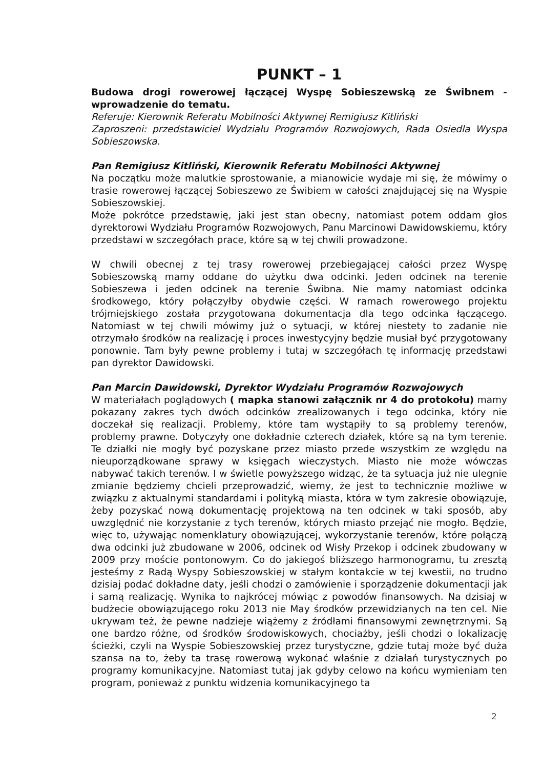PUNKT – 1
Budowa drogi rowerowej łączącej Wyspę Sobieszewską ze Świbnem - wprowadzenie do tematu.
Referuje: Kierownik Referatu Mobilności Aktywnej Remigiusz Kitliński
Zaproszeni: przedstawiciel Wydziału Programów Rozwojowych, Rada Osiedla Wyspa Sobieszowska.
Pan Remigiusz Kitliński, Kierownik Referatu Mobilności Aktywnej
Na początku może malutkie sprostowanie, a mianowicie wydaje mi się, że mówimy o trasie rowerowej łączącej Sobieszewo ze Świbiem w całości znajdującej się na Wyspie Sobieszowskiej.
Może pokrótce przedstawię, jaki jest stan obecny, natomiast potem oddam głos dyrektorowi Wydziału Programów Rozwojowych, Panu Marcinowi Dawidowskiemu, który przedstawi w szczegółach prace, które są w tej chwili prowadzone.
W chwili obecnej z tej trasy rowerowej przebiegającej całości przez Wyspę Sobieszowską mamy oddane do użytku dwa odcinki. Jeden odcinek na terenie Sobieszewa i jeden odcinek na terenie Świbna. Nie mamy natomiast odcinka środkowego, który połączyłby obydwie części. W ramach rowerowego projektu trójmiejskiego została przygotowana dokumentacja dla tego odcinka łączącego. Natomiast w tej chwili mówimy już o sytuacji, w której niestety to zadanie nie otrzymało środków na realizację i proces inwestycyjny będzie musiał być przygotowany ponownie. Tam były pewne problemy i tutaj w szczegółach tę informację przedstawi pan dyrektor Dawidowski.
Pan Marcin Dawidowski, Dyrektor Wydziału Programów Rozwojowych
W materiałach poglądowych ( mapka stanowi załącznik nr 4 do protokołu) mamy pokazany zakres tych dwóch odcinków zrealizowanych i tego odcinka, który nie doczekał się realizacji. Problemy, które tam wystąpiły to są problemy terenów, problemy prawne. Dotyczyły one dokładnie czterech działek, które są na tym terenie. Te działki nie mogły być pozyskane przez miasto przede wszystkim ze względu na nieuporządkowane sprawy w księgach wieczystych. Miasto nie może wówczas nabywać takich terenów. I w świetle powyższego widząc, że ta sytuacja już nie ulegnie zmianie będziemy chcieli przeprowadzić, wiemy, że jest to technicznie możliwe w związku z aktualnymi standardami i polityką miasta, która w tym zakresie obowiązuje, żeby pozyskać nową dokumentację projektową na ten odcinek w taki sposób, aby uwzględnić nie korzystanie z tych terenów, których miasto przejąć nie mogło. Będzie, więc to, używając nomenklatury obowiązującej, wykorzystanie terenów, które połączą dwa odcinki już zbudowane w 2006, odcinek od Wisły Przekop i odcinek zbudowany w 2009 przy moście pontonowym. Co do jakiegoś bliższego harmonogramu, tu zresztą jesteśmy z Radą Wyspy Sobieszowskiej w stałym kontakcie w tej kwestii, no trudno dzisiaj podać dokładne daty, jeśli chodzi o zamówienie i sporządzenie dokumentacji jak i samą realizację. Wynika to najkrócej mówiąc z powodów finansowych. Na dzisiaj w budżecie obowiązującego roku 2013 nie May środków przewidzianych na ten cel. Nie ukrywam też, że pewne nadzieje wiążemy z źródłami finansowymi zewnętrznymi. Są one bardzo różne, od środków środowiskowych, chociażby, jeśli chodzi o lokalizację ścieżki, czyli na Wyspie Sobieszowskiej przez turystyczne, gdzie tutaj może być duża szansa na to, żeby ta trasę rowerową wykonać właśnie z działań turystycznych po programy komunikacyjne. Natomiast tutaj jak gdyby celowo na końcu wymieniam ten program, ponieważ z punktu widzenia komunikacyjnego ta
2